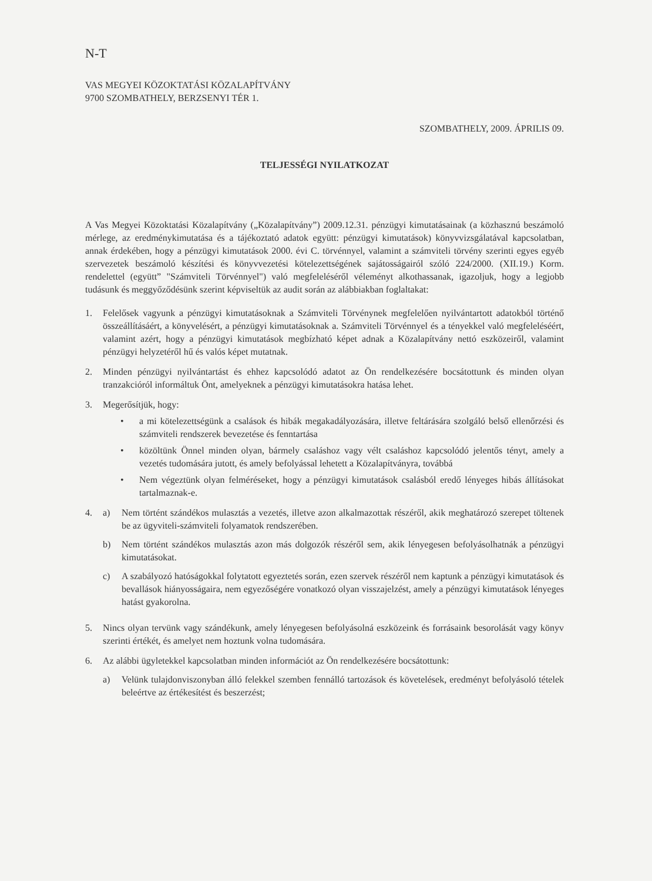N-T
VAS MEGYEI KÖZOKTATÁSI KÖZALAPÍTVÁNY
9700 SZOMBATHELY, BERZSENYI TÉR 1.
SZOMBATHELY, 2009. ÁPRILIS 09.
TELJESSÉGI NYILATKOZAT
A Vas Megyei Közoktatási Közalapítvány („Közalapítvány”) 2009.12.31. pénzügyi kimutatásainak (a közhasznú beszámoló mérlege, az eredménykimutatása és a tájékoztató adatok együtt: pénzügyi kimutatások) könyvvizsgálatával kapcsolatban, annak érdekében, hogy a pénzügyi kimutatások 2000. évi C. törvénnyel, valamint a számviteli törvény szerinti egyes egyéb szervezetek beszámoló készítési és könyvvezetési kötelezettségének sajátosságairól szóló 224/2000. (XII.19.) Korm. rendelettel (együtt” "Számviteli Törvénnyel") való megfeleléséről véleményt alkothassanak, igazoljuk, hogy a legjobb tudásunk és meggyőződésünk szerint képviseltük az audit során az alábbiakban foglaltakat:
1. Felelősek vagyunk a pénzügyi kimutatásoknak a Számviteli Törvénynek megfelelően nyilvántartott adatokból történő összeállításáért, a könyvelésért, a pénzügyi kimutatásoknak a. Számviteli Törvénnyel és a tényekkel való megfeleléséért, valamint azért, hogy a pénzügyi kimutatások megbízható képet adnak a Közalapítvány nettó eszközeiről, valamint pénzügyi helyzetéről hű és valós képet mutatnak.
2. Minden pénzügyi nyilvántartást és ehhez kapcsolódó adatot az Ön rendelkezésére bocsátottunk és minden olyan tranzakcióról informáltuk Önt, amelyeknek a pénzügyi kimutatásokra hatása lehet.
3. Megerősítjük, hogy:
• a mi kötelezettségünk a csalások és hibák megakadályozására, illetve feltárására szolgáló belső ellenőrzési és számviteli rendszerek bevezetése és fenntartása
• közöltünk Önnel minden olyan, bármely csaláshoz vagy vélt csaláshoz kapcsolódó jelentős tényt, amely a vezetés tudomására jutott, és amely befolyással lehetett a Közalapítványra, továbbá
• Nem végeztünk olyan felméréseket, hogy a pénzügyi kimutatások csalásból eredő lényeges hibás állításokat tartalmaznak-e.
4. a) Nem történt szándékos mulasztás a vezetés, illetve azon alkalmazottak részéről, akik meghatározó szerepet töltenek be az ügyviteli-számviteli folyamatok rendszerében.
b) Nem történt szándékos mulasztás azon más dolgozók részéről sem, akik lényegesen befolyásolhatnák a pénzügyi kimutatásokat.
c) A szabályozó hatóságokkal folytatott egyeztetés során, ezen szervek részéről nem kaptunk a pénzügyi kimutatások és bevallások hiányosságaira, nem egyezőségére vonatkozó olyan visszajelzést, amely a pénzügyi kimutatások lényeges hatást gyakorolna.
5. Nincs olyan tervünk vagy szándékunk, amely lényegesen befolyásolná eszközeink és forrásaink besorolását vagy könyv szerinti értékét, és amelyet nem hoztunk volna tudomására.
6. Az alábbi ügyletekkel kapcsolatban minden információt az Ön rendelkezésére bocsátottunk:
a) Velünk tulajdonviszonyban álló felekkel szemben fennálló tartozások és követelések, eredményt befolyásoló tételek beleértve az értékesítést és beszerzést;